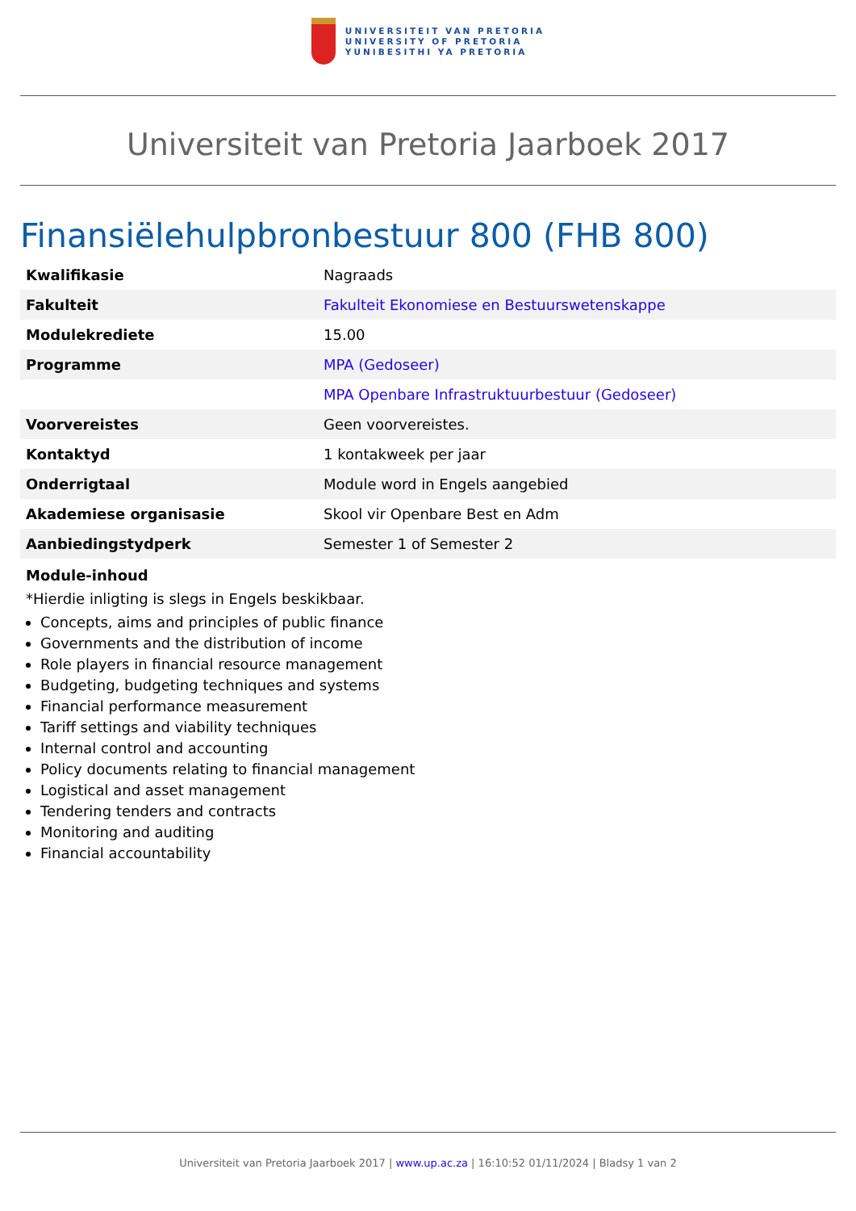UNIVERSITEIT VAN PRETORIA
UNIVERSITY OF PRETORIA
YUNIBESITHI YA PRETORIA
Universiteit van Pretoria Jaarboek 2017
Finansiëlehulpbronbestuur 800 (FHB 800)
| Kwalifikasie | Nagraads |
| Fakulteit | Fakulteit Ekonomiese en Bestuurswetenskappe |
| Modulekrediete | 15.00 |
| Programme | MPA (Gedoseer) |
| | MPA Openbare Infrastruktuurbestuur (Gedoseer) |
| Voorvereistes | Geen voorvereistes. |
| Kontaktyd | 1 kontakweek per jaar |
| Onderrigtaal | Module word in Engels aangebied |
| Akademiese organisasie | Skool vir Openbare Best en Adm |
| Aanbiedingstydperk | Semester 1 of Semester 2 |
Module-inhoud
*Hierdie inligting is slegs in Engels beskikbaar.
Concepts, aims and principles of public finance
Governments and the distribution of income
Role players in financial resource management
Budgeting, budgeting techniques and systems
Financial performance measurement
Tariff settings and viability techniques
Internal control and accounting
Policy documents relating to financial management
Logistical and asset management
Tendering tenders and contracts
Monitoring and auditing
Financial accountability
Universiteit van Pretoria Jaarboek 2017 | www.up.ac.za | 16:10:52 01/11/2024 | Bladsy 1 van 2